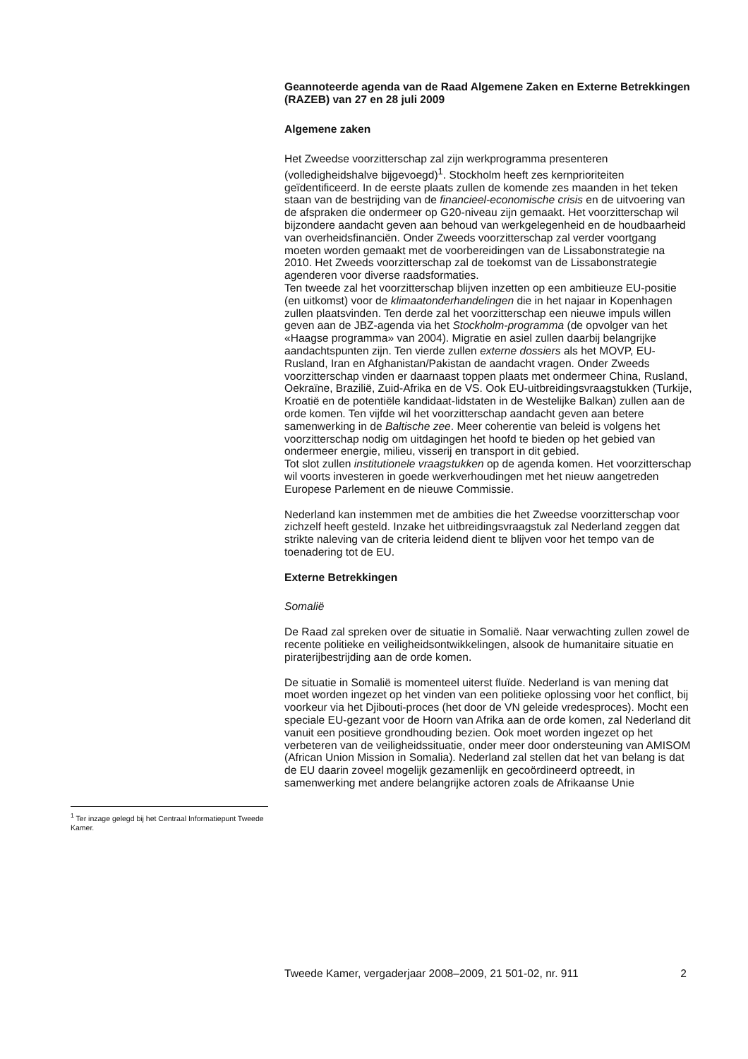Geannoteerde agenda van de Raad Algemene Zaken en Externe Betrekkingen (RAZEB) van 27 en 28 juli 2009
Algemene zaken
Het Zweedse voorzitterschap zal zijn werkprogramma presenteren (volledigheidshalve bijgevoegd)<sup>1</sup>. Stockholm heeft zes kernprioriteiten geïdentificeerd. In de eerste plaats zullen de komende zes maanden in het teken staan van de bestrijding van de financieel-economische crisis en de uitvoering van de afspraken die ondermeer op G20-niveau zijn gemaakt. Het voorzitterschap wil bijzondere aandacht geven aan behoud van werkgelegenheid en de houdbaarheid van overheidsfinanciën. Onder Zweeds voorzitterschap zal verder voortgang moeten worden gemaakt met de voorbereidingen van de Lissabonstrategie na 2010. Het Zweeds voorzitterschap zal de toekomst van de Lissabonstrategie agenderen voor diverse raadsformaties.
Ten tweede zal het voorzitterschap blijven inzetten op een ambitieuze EU-positie (en uitkomst) voor de klimaatonderhandelingen die in het najaar in Kopenhagen zullen plaatsvinden. Ten derde zal het voorzitterschap een nieuwe impuls willen geven aan de JBZ-agenda via het Stockholm-programma (de opvolger van het «Haagse programma» van 2004). Migratie en asiel zullen daarbij belangrijke aandachtspunten zijn. Ten vierde zullen externe dossiers als het MOVP, EU-Rusland, Iran en Afghanistan/Pakistan de aandacht vragen. Onder Zweeds voorzitterschap vinden er daarnaast toppen plaats met ondermeer China, Rusland, Oekraïne, Brazilië, Zuid-Afrika en de VS. Ook EU-uitbreidingsvraagstukken (Turkije, Kroatië en de potentiële kandidaat-lidstaten in de Westelijke Balkan) zullen aan de orde komen. Ten vijfde wil het voorzitterschap aandacht geven aan betere samenwerking in de Baltische zee. Meer coherentie van beleid is volgens het voorzitterschap nodig om uitdagingen het hoofd te bieden op het gebied van ondermeer energie, milieu, visserij en transport in dit gebied.
Tot slot zullen institutionele vraagstukken op de agenda komen. Het voorzitterschap wil voorts investeren in goede werkverhoudingen met het nieuw aangetreden Europese Parlement en de nieuwe Commissie.
Nederland kan instemmen met de ambities die het Zweedse voorzitterschap voor zichzelf heeft gesteld. Inzake het uitbreidingsvraagstuk zal Nederland zeggen dat strikte naleving van de criteria leidend dient te blijven voor het tempo van de toenadering tot de EU.
Externe Betrekkingen
Somalië
De Raad zal spreken over de situatie in Somalië. Naar verwachting zullen zowel de recente politieke en veiligheidsontwikkelingen, alsook de humanitaire situatie en piraterijbestrijding aan de orde komen.
De situatie in Somalië is momenteel uiterst fluïde. Nederland is van mening dat moet worden ingezet op het vinden van een politieke oplossing voor het conflict, bij voorkeur via het Djibouti-proces (het door de VN geleide vredesproces). Mocht een speciale EU-gezant voor de Hoorn van Afrika aan de orde komen, zal Nederland dit vanuit een positieve grondhouding bezien. Ook moet worden ingezet op het verbeteren van de veiligheidssituatie, onder meer door ondersteuning van AMISOM (African Union Mission in Somalia). Nederland zal stellen dat het van belang is dat de EU daarin zoveel mogelijk gezamenlijk en gecoördineerd optreedt, in samenwerking met andere belangrijke actoren zoals de Afrikaanse Unie
<sup>1</sup> Ter inzage gelegd bij het Centraal Informatiepunt Tweede Kamer.
Tweede Kamer, vergaderjaar 2008–2009, 21 501-02, nr. 911 2